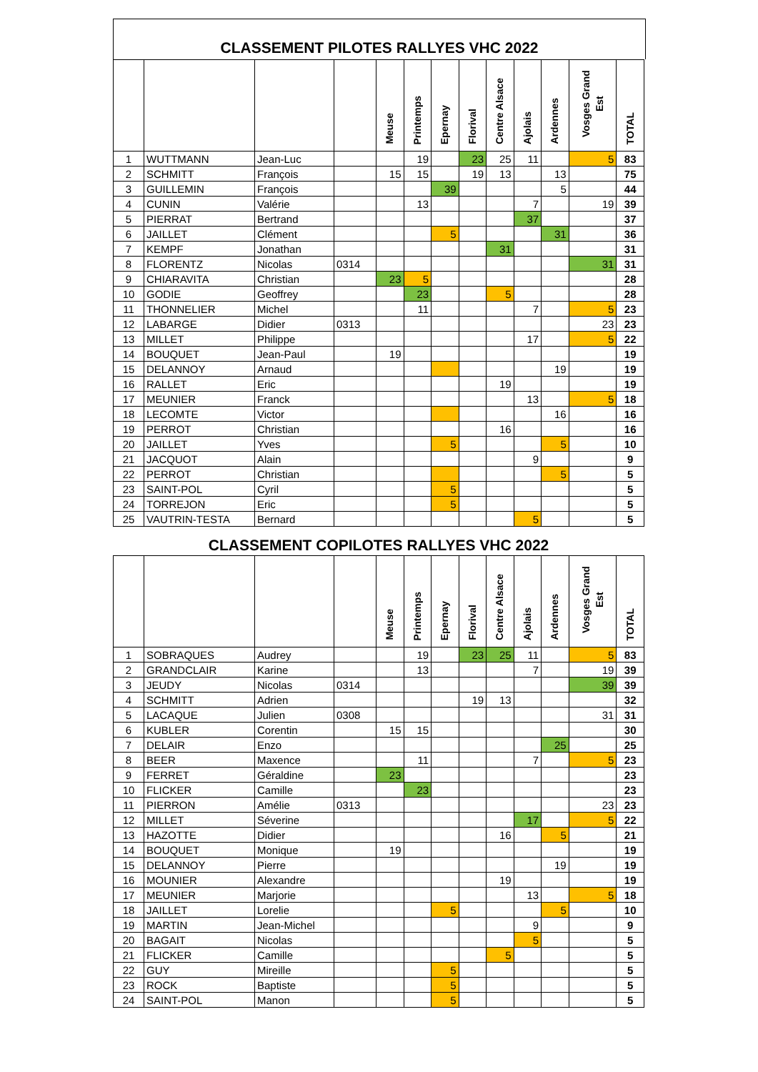CLASSEMENT PILOTES RALLYES VHC 2022
| | | | | Meuse | Printemps | Epernay | Florival | Centre Alsace | Ajolais | Ardennes | Vosges Grand Est | TOTAL |
| --- | --- | --- | --- | --- | --- | --- | --- | --- | --- | --- | --- | --- |
| 1 | WUTTMANN | Jean-Luc | | | 19 | | 23 | 25 | 11 | | 5 | 83 |
| 2 | SCHMITT | François | | 15 | 15 | | 19 | 13 | | 13 | | 75 |
| 3 | GUILLEMIN | François | | | | 39 | | | | 5 | | 44 |
| 4 | CUNIN | Valérie | | | 13 | | | | 7 | | 19 | 39 |
| 5 | PIERRAT | Bertrand | | | | | | | 37 | | | 37 |
| 6 | JAILLET | Clément | | | | 5 | | | | 31 | | 36 |
| 7 | KEMPF | Jonathan | | | | | | 31 | | | | 31 |
| 8 | FLORENTZ | Nicolas | 0314 | | | | | | | | 31 | 31 |
| 9 | CHIARAVITA | Christian | | 23 | 5 | | | | | | | 28 |
| 10 | GODIE | Geoffrey | | | 23 | | | 5 | | | | 28 |
| 11 | THONNELIER | Michel | | | 11 | | | | 7 | | 5 | 23 |
| 12 | LABARGE | Didier | 0313 | | | | | | | | 23 | 23 |
| 13 | MILLET | Philippe | | | | | | | 17 | | 5 | 22 |
| 14 | BOUQUET | Jean-Paul | | 19 | | | | | | | | 19 |
| 15 | DELANNOY | Arnaud | | | | | | | | 19 | | 19 |
| 16 | RALLET | Eric | | | | | | 19 | | | | 19 |
| 17 | MEUNIER | Franck | | | | | | | 13 | | 5 | 18 |
| 18 | LECOMTE | Victor | | | | | | | | 16 | | 16 |
| 19 | PERROT | Christian | | | | | | 16 | | | | 16 |
| 20 | JAILLET | Yves | | | | 5 | | | | 5 | | 10 |
| 21 | JACQUOT | Alain | | | | | | | 9 | | | 9 |
| 22 | PERROT | Christian | | | | | | | | 5 | | 5 |
| 23 | SAINT-POL | Cyril | | | | 5 | | | | | | 5 |
| 24 | TORREJON | Eric | | | | 5 | | | | | | 5 |
| 25 | VAUTRIN-TESTA | Bernard | | | | | | | 5 | | | 5 |
CLASSEMENT COPILOTES RALLYES VHC 2022
| | | | | Meuse | Printemps | Epernay | Florival | Centre Alsace | Ajolais | Ardennes | Vosges Grand Est | TOTAL |
| --- | --- | --- | --- | --- | --- | --- | --- | --- | --- | --- | --- | --- |
| 1 | SOBRAQUES | Audrey | | | 19 | | 23 | 25 | 11 | | 5 | 83 |
| 2 | GRANDCLAIR | Karine | | | 13 | | | | 7 | | 19 | 39 |
| 3 | JEUDY | Nicolas | 0314 | | | | | | | | 39 | 39 |
| 4 | SCHMITT | Adrien | | | | | 19 | 13 | | | | 32 |
| 5 | LACAQUE | Julien | 0308 | | | | | | | | 31 | 31 |
| 6 | KUBLER | Corentin | | 15 | 15 | | | | | | | 30 |
| 7 | DELAIR | Enzo | | | | | | | | 25 | | 25 |
| 8 | BEER | Maxence | | | 11 | | | | 7 | | 5 | 23 |
| 9 | FERRET | Géraldine | | 23 | | | | | | | | 23 |
| 10 | FLICKER | Camille | | | 23 | | | | | | | 23 |
| 11 | PIERRON | Amélie | 0313 | | | | | | | | 23 | 23 |
| 12 | MILLET | Séverine | | | | | | | 17 | | 5 | 22 |
| 13 | HAZOTTE | Didier | | | | | | 16 | | 5 | | 21 |
| 14 | BOUQUET | Monique | | 19 | | | | | | | | 19 |
| 15 | DELANNOY | Pierre | | | | | | | | 19 | | 19 |
| 16 | MOUNIER | Alexandre | | | | | | 19 | | | | 19 |
| 17 | MEUNIER | Marjorie | | | | | | | 13 | | 5 | 18 |
| 18 | JAILLET | Lorelie | | | | 5 | | | | 5 | | 10 |
| 19 | MARTIN | Jean-Michel | | | | | | | 9 | | | 9 |
| 20 | BAGAIT | Nicolas | | | | | | | 5 | | | 5 |
| 21 | FLICKER | Camille | | | | | | 5 | | | | 5 |
| 22 | GUY | Mireille | | | | 5 | | | | | | 5 |
| 23 | ROCK | Baptiste | | | | 5 | | | | | | 5 |
| 24 | SAINT-POL | Manon | | | | 5 | | | | | | 5 |